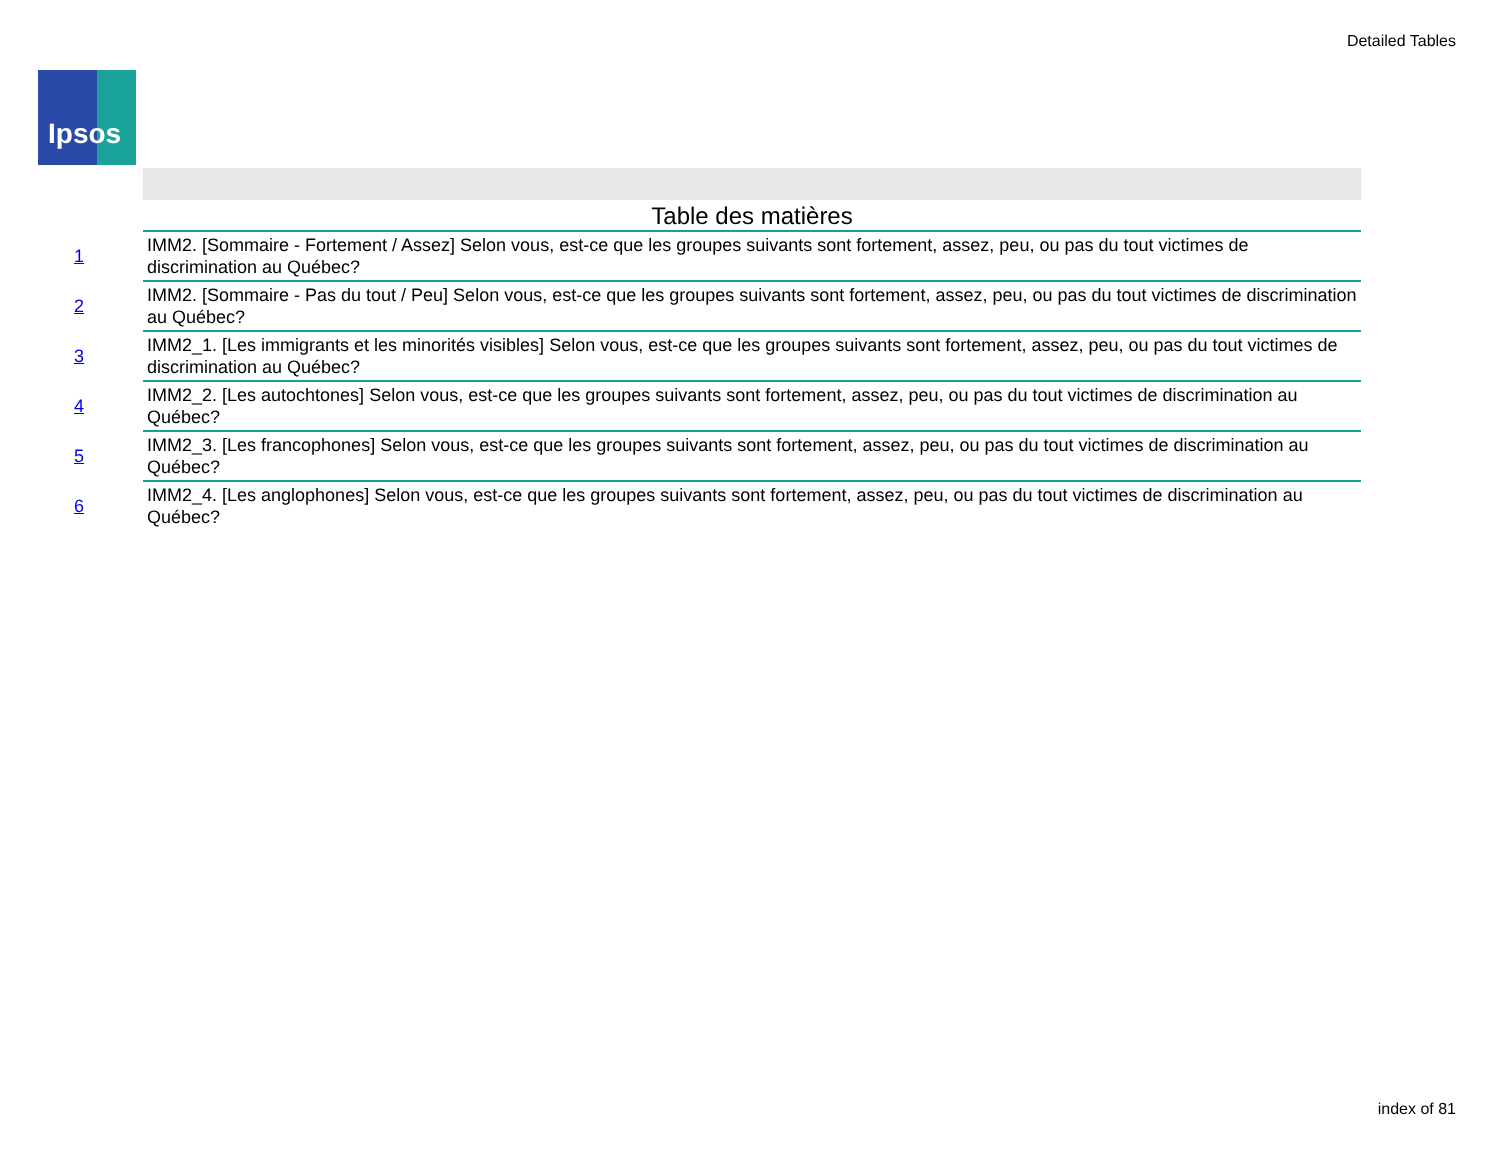Detailed Tables
Ipsos
Table des matières
| 1 | IMM2. [Sommaire - Fortement / Assez] Selon vous, est-ce que les groupes suivants sont fortement, assez, peu, ou pas du tout victimes de discrimination au Québec? |
| 2 | IMM2. [Sommaire - Pas du tout / Peu] Selon vous, est-ce que les groupes suivants sont fortement, assez, peu, ou pas du tout victimes de discrimination au Québec? |
| 3 | IMM2_1. [Les immigrants et les minorités visibles] Selon vous, est-ce que les groupes suivants sont fortement, assez, peu, ou pas du tout victimes de discrimination au Québec? |
| 4 | IMM2_2. [Les autochtones] Selon vous, est-ce que les groupes suivants sont fortement, assez, peu, ou pas du tout victimes de discrimination au Québec? |
| 5 | IMM2_3. [Les francophones] Selon vous, est-ce que les groupes suivants sont fortement, assez, peu, ou pas du tout victimes de discrimination au Québec? |
| 6 | IMM2_4. [Les anglophones] Selon vous, est-ce que les groupes suivants sont fortement, assez, peu, ou pas du tout victimes de discrimination au Québec? |
index of 81